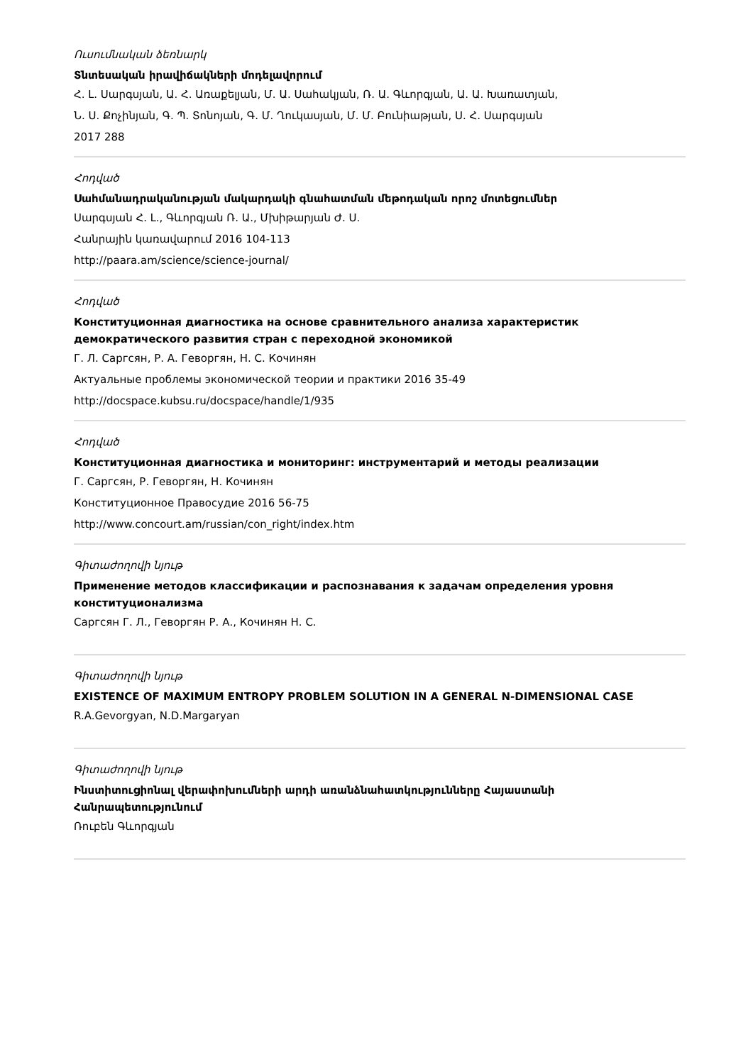Ուսումնական ձեռնարկ
Տնտեսական իրավիճակների մոդելավորում
Հ. Լ. Սարգսյան, Ա. Հ. Առաքելյան, Մ. Ա. Սահակյան, Ռ. Ա. Գևորգյան, Ա. Ա. Խառատյան,
Ն. Ս. Քոչինյան, Գ. Պ. Տոնոյան, Գ. Մ. Ղուկասյան, Մ. Մ. Բունիաթյան, Ս. Հ. Սարգսյան
2017 288
Հոդված
Սահմանադրականության մակարդակի գնահատման մեթոդական որոշ մոտեցումներ
Սարգսյան Հ. Լ., Գևորգյան Ռ. Ա., Մխիթարյան Ժ. Ս.
Հանրային կառավարում 2016 104-113
http://paara.am/science/science-journal/
Հոդված
Конституционная диагностика на основе сравнительного анализа характеристик демократического развития стран с переходной экономикой
Г. Л. Саргсян, Р. А. Геворгян, Н. С. Кочинян
Актуальные проблемы экономической теории и практики 2016 35-49
http://docspace.kubsu.ru/docspace/handle/1/935
Հոդված
Конституционная диагностика и мониторинг: инструментарий и методы реализации
Г. Саргсян, Р. Геворгян, Н. Кочинян
Конституционное Правосудие 2016 56-75
http://www.concourt.am/russian/con_right/index.htm
Գիտաժողովի նյութ
Применение методов классификации и распознавания к задачам определения уровня конституционализма
Саргсян Г. Л., Геворгян Р. А., Кочинян Н. С.
Գիտաժողովի նյութ
EXISTENCE OF MAXIMUM ENTROPY PROBLEM SOLUTION IN A GENERAL N-DIMENSIONAL CASE
R.A.Gevorgyan, N.D.Margaryan
Գիտաժողովի նյութ
Ինստիտուցիոնալ վերափոխումների արդի առանձնահատկությունները Հայաստանի Հանրապետությունում
Ռուբեն Գևորգյան